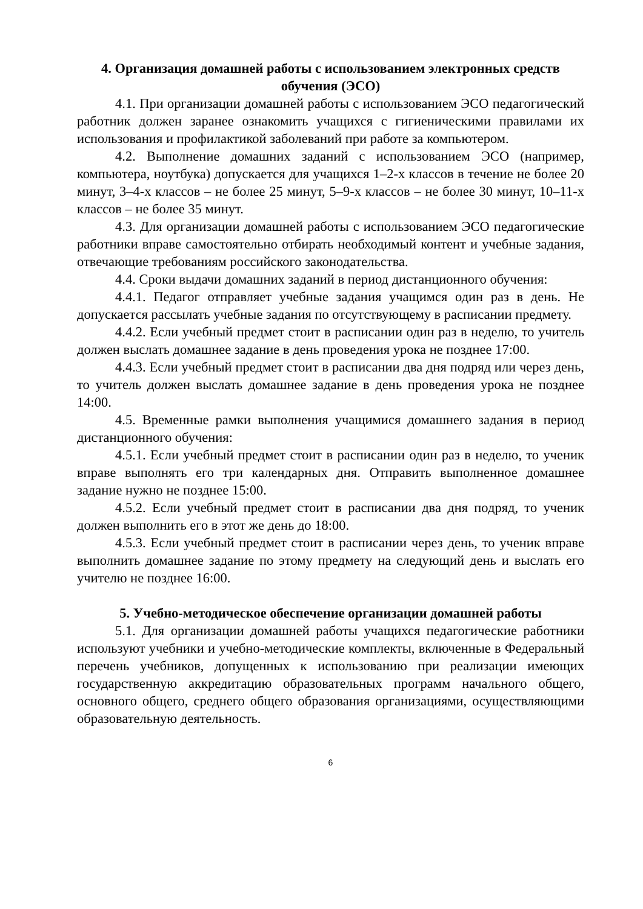4. Организация домашней работы с использованием электронных средств обучения (ЭСО)
4.1. При организации домашней работы с использованием ЭСО педагогический работник должен заранее ознакомить учащихся с гигиеническими правилами их использования и профилактикой заболеваний при работе за компьютером.
4.2. Выполнение домашних заданий с использованием ЭСО (например, компьютера, ноутбука) допускается для учащихся 1–2-х классов в течение не более 20 минут, 3–4-х классов – не более 25 минут, 5–9-х классов – не более 30 минут, 10–11-х классов – не более 35 минут.
4.3. Для организации домашней работы с использованием ЭСО педагогические работники вправе самостоятельно отбирать необходимый контент и учебные задания, отвечающие требованиям российского законодательства.
4.4. Сроки выдачи домашних заданий в период дистанционного обучения:
4.4.1. Педагог отправляет учебные задания учащимся один раз в день. Не допускается рассылать учебные задания по отсутствующему в расписании предмету.
4.4.2. Если учебный предмет стоит в расписании один раз в неделю, то учитель должен выслать домашнее задание в день проведения урока не позднее 17:00.
4.4.3. Если учебный предмет стоит в расписании два дня подряд или через день, то учитель должен выслать домашнее задание в день проведения урока не позднее 14:00.
4.5. Временные рамки выполнения учащимися домашнего задания в период дистанционного обучения:
4.5.1. Если учебный предмет стоит в расписании один раз в неделю, то ученик вправе выполнять его три календарных дня. Отправить выполненное домашнее задание нужно не позднее 15:00.
4.5.2. Если учебный предмет стоит в расписании два дня подряд, то ученик должен выполнить его в этот же день до 18:00.
4.5.3. Если учебный предмет стоит в расписании через день, то ученик вправе выполнить домашнее задание по этому предмету на следующий день и выслать его учителю не позднее 16:00.
5. Учебно-методическое обеспечение организации домашней работы
5.1. Для организации домашней работы учащихся педагогические работники используют учебники и учебно-методические комплекты, включенные в Федеральный перечень учебников, допущенных к использованию при реализации имеющих государственную аккредитацию образовательных программ начального общего, основного общего, среднего общего образования организациями, осуществляющими образовательную деятельность.
6